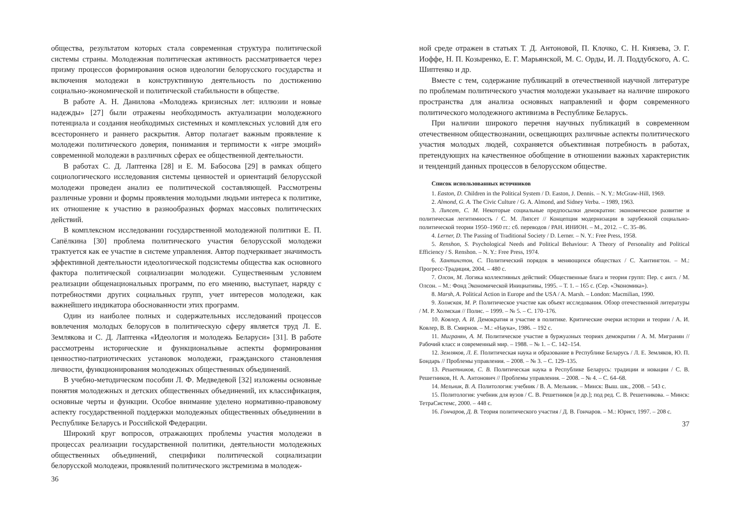общества, результатом которых стала современная структура политической системы страны. Молодежная политическая активность рассматривается через призму процессов формирования основ идеологии белорусского государства и включения молодежи в конструктивную деятельность по достижению социально-экономической и политической стабильности в обществе.
В работе А. Н. Данилова «Молодежь кризисных лет: иллюзии и новые надежды» [27] были отражены необходимость актуализации молодежного потенциала и создания необходимых системных и комплексных условий для его всестороннего и раннего раскрытия. Автор полагает важным проявление к молодежи политического доверия, понимания и терпимости к «игре эмоций» современной молодежи в различных сферах ее общественной деятельности.
В работах С. Д. Лаптенка [28] и Е. М. Бабосова [29] в рамках общего социологического исследования системы ценностей и ориентаций белорусской молодежи проведен анализ ее политической составляющей. Рассмотрены различные уровни и формы проявления молодыми людьми интереса к политике, их отношение к участию в разнообразных формах массовых политических действий.
В комплексном исследовании государственной молодежной политики Е. П. Сапёлкина [30] проблема политического участия белорусской молодежи трактуется как ее участие в системе управления. Автор подчеркивает значимость эффективной деятельности идеологической подсистемы общества как основного фактора политической социализации молодежи. Существенным условием реализации общенациональных программ, по его мнению, выступает, наряду с потребностями других социальных групп, учет интересов молодежи, как важнейшего индикатора обоснованности этих программ.
Один из наиболее полных и содержательных исследований процессов вовлечения молодых белорусов в политическую сферу является труд Л. Е. Землякова и С. Д. Лаптенка «Идеология и молодежь Беларуси» [31]. В работе рассмотрены исторические и функциональные аспекты формирования ценностно-патриотических установок молодежи, гражданского становления личности, функционирования молодежных общественных объединений.
В учебно-методическом пособии Л. Ф. Медведевой [32] изложены основные понятия молодежных и детских общественных объединений, их классификация, основные черты и функции. Особое внимание уделено нормативно-правовому аспекту государственной поддержки молодежных общественных объединении в Республике Беларусь и Российской Федерации.
Широкий круг вопросов, отражающих проблемы участия молодежи в процессах реализации государственной политики, деятельности молодежных общественных объединений, специфики политической социализации белорусской молодежи, проявлений политического экстремизма в молодеж-
36
ной среде отражен в статьях Т. Д. Антоновой, П. Клочко, С. Н. Князева, Э. Г. Иоффе, Н. П. Козыренко, Е. Г. Марьянской, М. С. Орды, И. Л. Поддубского, А. С. Шиптенко и др.
Вместе с тем, содержание публикаций в отечественной научной литературе по проблемам политического участия молодежи указывает на наличие широкого пространства для анализа основных направлений и форм современного политического молодежного активизма в Республике Беларусь.
При наличии широкого перечня научных публикаций в современном отечественном обществознании, освещающих различные аспекты политического участия молодых людей, сохраняется объективная потребность в работах, претендующих на качественное обобщение в отношении важных характеристик и тенденций данных процессов в белорусском обществе.
Список использованных источников
1. Easton, D. Children in the Political System / D. Easton, J. Dennis. – N. Y.: McGraw-Hill, 1969.
2. Almond, G. A. The Civic Culture / G. A. Almond, and Sidney Verba. – 1989, 1963.
3. Липсет, С. М. Некоторые социальные предпосылки демократии: экономическое развитие и политическая легитимность / С. М. Липсет // Концепция модернизации в зарубежной социально-политической теории 1950–1960 гг.: сб. переводов / РАН. ИНИОН. – М., 2012. – С. 35–86.
4. Lerner, D. The Passing of Traditional Society / D. Lerner. – N. Y.: Free Press, 1958.
5. Renshon, S. Psychological Needs and Political Behaviour: A Theory of Personality and Political Efficiency / S. Renshon. – N. Y.: Free Press, 1974.
6. Хантингтон, С. Политический порядок в меняющихся обществах / С. Хантингтон. – М.: Прогресс-Традиция, 2004. – 480 с.
7. Олсон, М. Логика коллективных действий: Общественные блага и теория групп: Пер. с англ. / М. Олсон. – М.: Фонд Экономической Инициативы, 1995. – Т. 1. – 165 с. (Сер. «Экономика»).
8. Marsh, A. Political Action in Europe and the USA / A. Marsh. – London: Macmilian, 1990.
9. Холмская, М. Р. Политическое участие как объект исследования. Обзор отечественной литературы / М. Р. Холмская // Полис. – 1999. – № 5. – С. 170–176.
10. Ковлер, А. И. Демократия и участие в политике. Критические очерки истории и теории / А. И. Ковлер, В. В. Смирнов. – М.: «Наука», 1986. – 192 с.
11. Мигранян, А. М. Политическое участие в буржуазных теориях демократии / А. М. Мигранян // Рабочий класс и современный мир. – 1988. – № 1. – С. 142–154.
12. Земляков, Л. Е. Политическая наука и образование в Республике Беларусь / Л. Е. Земляков, Ю. П. Бондарь // Проблемы управления. – 2008. – № 3. – С. 129–135.
13. Решетников, С. В. Политическая наука в Республике Беларусь: традиции и новации / С. В. Решетников, Н. А. Антонович // Проблемы управления. – 2008. – № 4. – С. 64–68.
14. Мельник, В. А. Политология: учебник / В. А. Мельник. – Минск: Выш. шк., 2008. – 543 с.
15. Политология: учебник для вузов / С. В. Решетников [и др.]; под ред. С. В. Решетникова. – Минск: ТетраСистемс, 2000. – 448 с.
16. Гончаров, Д. В. Теория политического участия / Д. В. Гончаров. – М.: Юрист, 1997. – 208 с.
37